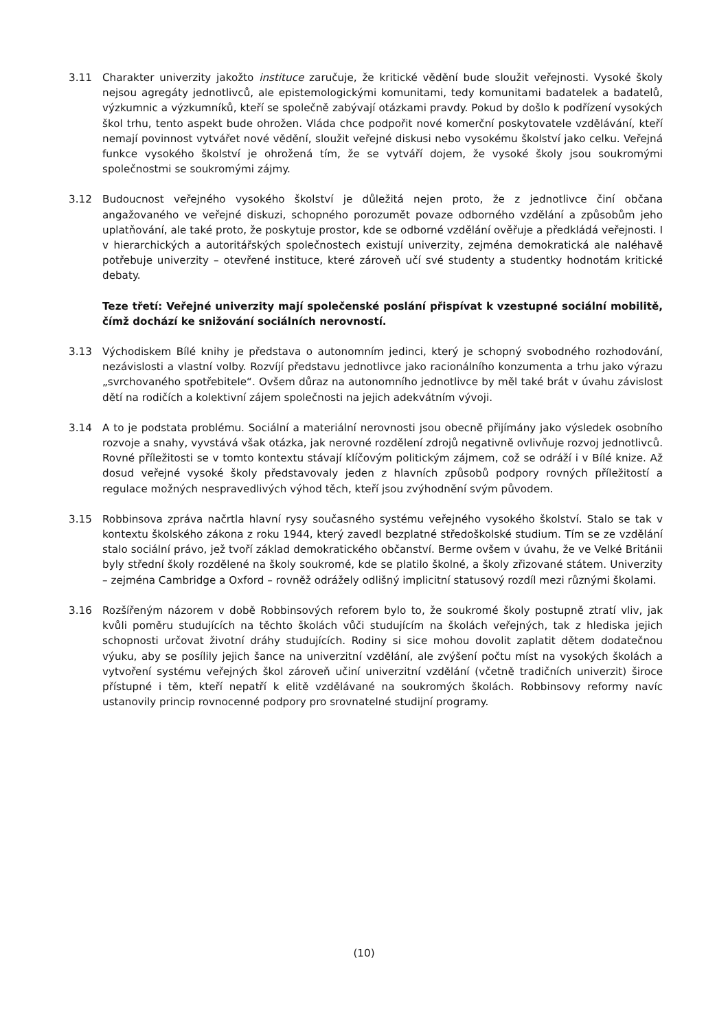3.11 Charakter univerzity jakožto instituce zaručuje, že kritické vědění bude sloužit veřejnosti. Vysoké školy nejsou agregáty jednotlivců, ale epistemologickými komunitami, tedy komunitami badatelek a badatelů, výzkumnic a výzkumníků, kteří se společně zabývají otázkami pravdy. Pokud by došlo k podřízení vysokých škol trhu, tento aspekt bude ohrožen. Vláda chce podpořit nové komerční poskytovatele vzdělávání, kteří nemají povinnost vytvářet nové vědění, sloužit veřejné diskusi nebo vysokému školství jako celku. Veřejná funkce vysokého školství je ohrožená tím, že se vytváří dojem, že vysoké školy jsou soukromými společnostmi se soukromými zájmy.
3.12 Budoucnost veřejného vysokého školství je důležitá nejen proto, že z jednotlivce činí občana angažovaného ve veřejné diskuzi, schopného porozumět povaze odborného vzdělání a způsobům jeho uplatňování, ale také proto, že poskytuje prostor, kde se odborné vzdělání ověřuje a předkládá veřejnosti. I v hierarchických a autoritářských společnostech existují univerzity, zejména demokratická ale naléhavě potřebuje univerzity – otevřené instituce, které zároveň učí své studenty a studentky hodnotám kritické debaty.
Teze třetí: Veřejné univerzity mají společenské poslání přispívat k vzestupné sociální mobilitě, čímž dochází ke snižování sociálních nerovností.
3.13 Východiskem Bílé knihy je představa o autonomním jedinci, který je schopný svobodného rozhodování, nezávislosti a vlastní volby. Rozvíjí představu jednotlivce jako racionálního konzumenta a trhu jako výrazu „svrchovaného spotřebitele“. Ovšem důraz na autonomního jednotlivce by měl také brát v úvahu závislost dětí na rodičích a kolektivní zájem společnosti na jejich adekvátním vývoji.
3.14 A to je podstata problému. Sociální a materiální nerovnosti jsou obecně přijímány jako výsledek osobního rozvoje a snahy, vyvstává však otázka, jak nerovné rozdělení zdrojů negativně ovlivňuje rozvoj jednotlivců. Rovné příležitosti se v tomto kontextu stávají klíčovým politickým zájmem, což se odráží i v Bílé knize. Až dosud veřejné vysoké školy představovaly jeden z hlavních způsobů podpory rovných příležitostí a regulace možných nespravedlivých výhod těch, kteří jsou zvýhodnění svým původem.
3.15 Robbinsova zpráva načrtla hlavní rysy současného systému veřejného vysokého školství. Stalo se tak v kontextu školského zákona z roku 1944, který zavedl bezplatné středoškolské studium. Tím se ze vzdělání stalo sociální právo, jež tvoří základ demokratického občanství. Berme ovšem v úvahu, že ve Velké Británii byly střední školy rozdělené na školy soukromé, kde se platilo školné, a školy zřizované státem. Univerzity – zejména Cambridge a Oxford – rovněž odrážely odlišný implicitní statusový rozdíl mezi různými školami.
3.16 Rozšířeným názorem v době Robbinsových reforem bylo to, že soukromé školy postupně ztratí vliv, jak kvůli poměru studujících na těchto školách vůči studujícím na školách veřejných, tak z hlediska jejich schopnosti určovat životní dráhy studujících. Rodiny si sice mohou dovolit zaplatit dětem dodatečnou výuku, aby se posílily jejich šance na univerzitní vzdělání, ale zvýšení počtu míst na vysokých školách a vytvoření systému veřejných škol zároveň učiní univerzitní vzdělání (včetně tradičních univerzit) široce přístupné i těm, kteří nepatří k elitě vzdělávané na soukromých školách. Robbinsovy reformy navíc ustanovily princip rovnocenné podpory pro srovnatelné studijní programy.
(10)